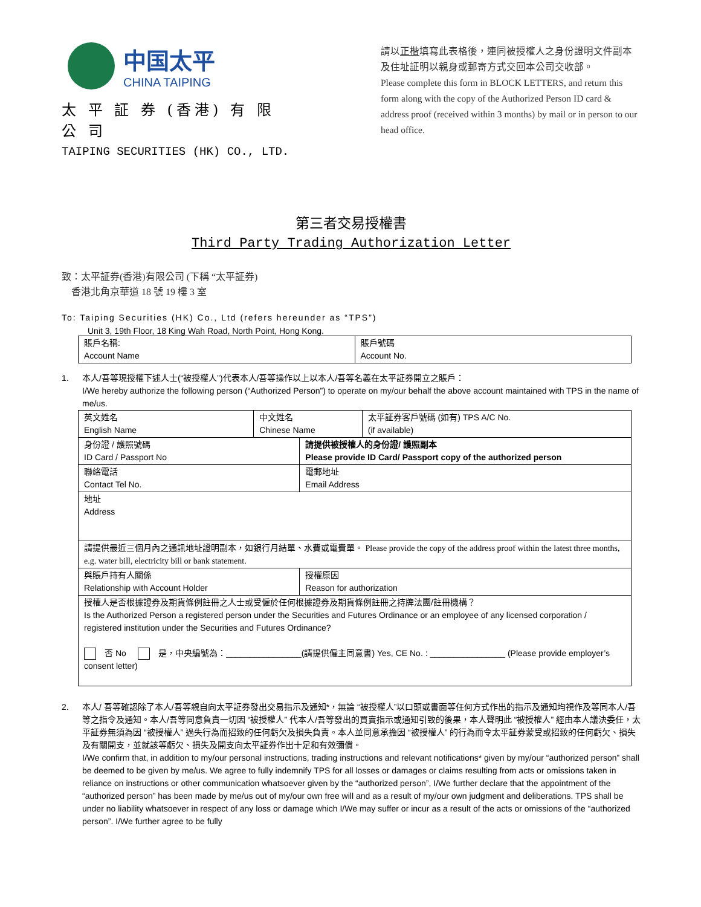中国太平
CHINA TAIPING
太 平 証 券 (香港) 有 限 公 司
TAIPING SECURITIES (HK) CO., LTD.
請以正楷填寫此表格後，連同被授權人之身份證明文件副本及住址証明以親身或郵寄方式交回本公司交收部。
Please complete this form in BLOCK LETTERS, and return this form along with the copy of the Authorized Person ID card & address proof (received within 3 months) by mail or in person to our head office.
第三者交易授權書
Third Party Trading Authorization Letter
致：太平証券(香港)有限公司 (下稱 “太平証券)
香港北角京華道 18 號 19 樓 3 室
To: Taiping Securities (HK) Co., Ltd (refers hereunder as “TPS”)
Unit 3, 19th Floor, 18 King Wah Road, North Point, Hong Kong.
| 賬戶名稱: Account Name | 賬戶號碼 Account No. |
1. 本人/吾等現授權下述人士(“被授權人”)代表本人/吾等操作以上以本人/吾等名義在太平証券開立之賬戶：
I/We hereby authorize the following person (“Authorized Person”) to operate on my/our behalf the above account maintained with TPS in the name of me/us.
| 英文姓名 English Name | 中文姓名 Chinese Name | | 太平証券客戶號碼 (如有) TPS A/C No. (if available) |
| 身份證 / 護照號碼 ID Card / Passport No | | 請提供被授權人的身份證/ 護照副本 Please provide ID Card/ Passport copy of the authorized person | |
| 聯絡電話 Contact Tel No. | | 電郵地址 Email Address | |
| 地址 Address | | | |
| 請提供最近三個月內之通訊地址證明副本，如銀行月結單、水費或電費單。 Please provide the copy of the address proof within the latest three months, e.g. water bill, electricity bill or bank statement. | | | |
| 與賬戶持有人關係 Relationship with Account Holder | | 授權原因 Reason for authorization | |
| 授權人是否根據證券及期貨條例註冊之人士或受僱於任何根據證券及期貨條例註冊之持牌法團/註冊機構？ Is the Authorized Person a registered person under the Securities and Futures Ordinance or an employee of any licensed corporation / registered institution under the Securities and Futures Ordinance? 否 No 是，中央編號為：________________(請提供僱主同意書) Yes, CE No. : ________________ (Please provide employer’s consent letter) | | | |
2. 本人/ 吾等確認除了本人/吾等親自向太平証券發出交易指示及通知*，無論 “被授權人”以口頭或書面等任何方式作出的指示及通知均視作及等同本人/吾等之指令及通知。本人/吾等同意負責一切因 “被授權人” 代本人/吾等發出的買賣指示或通知引致的後果，本人聲明此 “被授權人” 經由本人議決委任，太平証券無須為因 “被授權人” 過失行為而招致的任何虧欠及損失負責。本人並同意承擔因 “被授權人” 的行為而令太平証券蒙受或招致的任何虧欠、損失及有關開支，並就該等虧欠、損失及開支向太平証券作出十足和有效彌償。
I/We confirm that, in addition to my/our personal instructions, trading instructions and relevant notifications* given by my/our “authorized person” shall be deemed to be given by me/us. We agree to fully indemnify TPS for all losses or damages or claims resulting from acts or omissions taken in reliance on instructions or other communication whatsoever given by the “authorized person”, I/We further declare that the appointment of the “authorized person” has been made by me/us out of my/our own free will and as a result of my/our own judgment and deliberations. TPS shall be under no liability whatsoever in respect of any loss or damage which I/We may suffer or incur as a result of the acts or omissions of the “authorized person”. I/We further agree to be fully